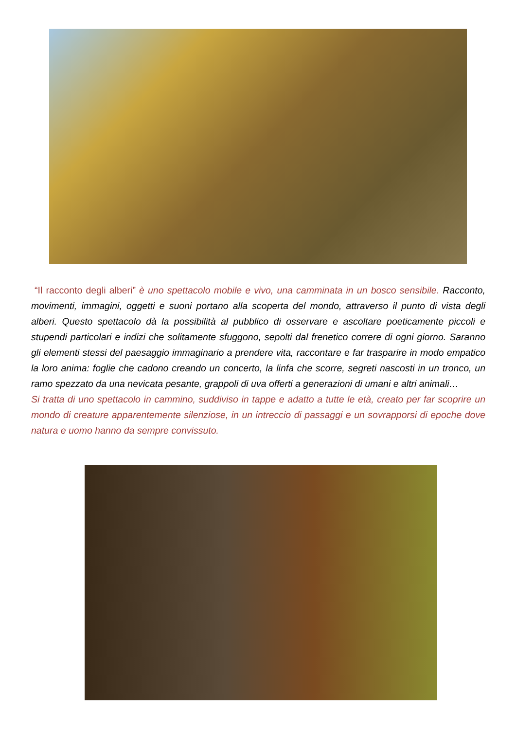“Il racconto degli alberi” è uno spettacolo mobile e vivo, una camminata in un bosco sensibile. Racconto, movimenti, immagini, oggetti e suoni portano alla scoperta del mondo, attraverso il punto di vista degli alberi. Questo spettacolo dà la possibilità al pubblico di osservare e ascoltare poeticamente piccoli e stupendi particolari e indizi che solitamente sfuggono, sepolti dal frenetico correre di ogni giorno. Saranno gli elementi stessi del paesaggio immaginario a prendere vita, raccontare e far trasparire in modo empatico la loro anima: foglie che cadono creando un concerto, la linfa che scorre, segreti nascosti in un tronco, un ramo spezzato da una nevicata pesante, grappoli di uva offerti a generazioni di umani e altri animali…
Si tratta di uno spettacolo in cammino, suddiviso in tappe e adatto a tutte le età, creato per far scoprire un mondo di creature apparentemente silenziose, in un intreccio di passaggi e un sovrapporsi di epoche dove natura e uomo hanno da sempre convissuto.